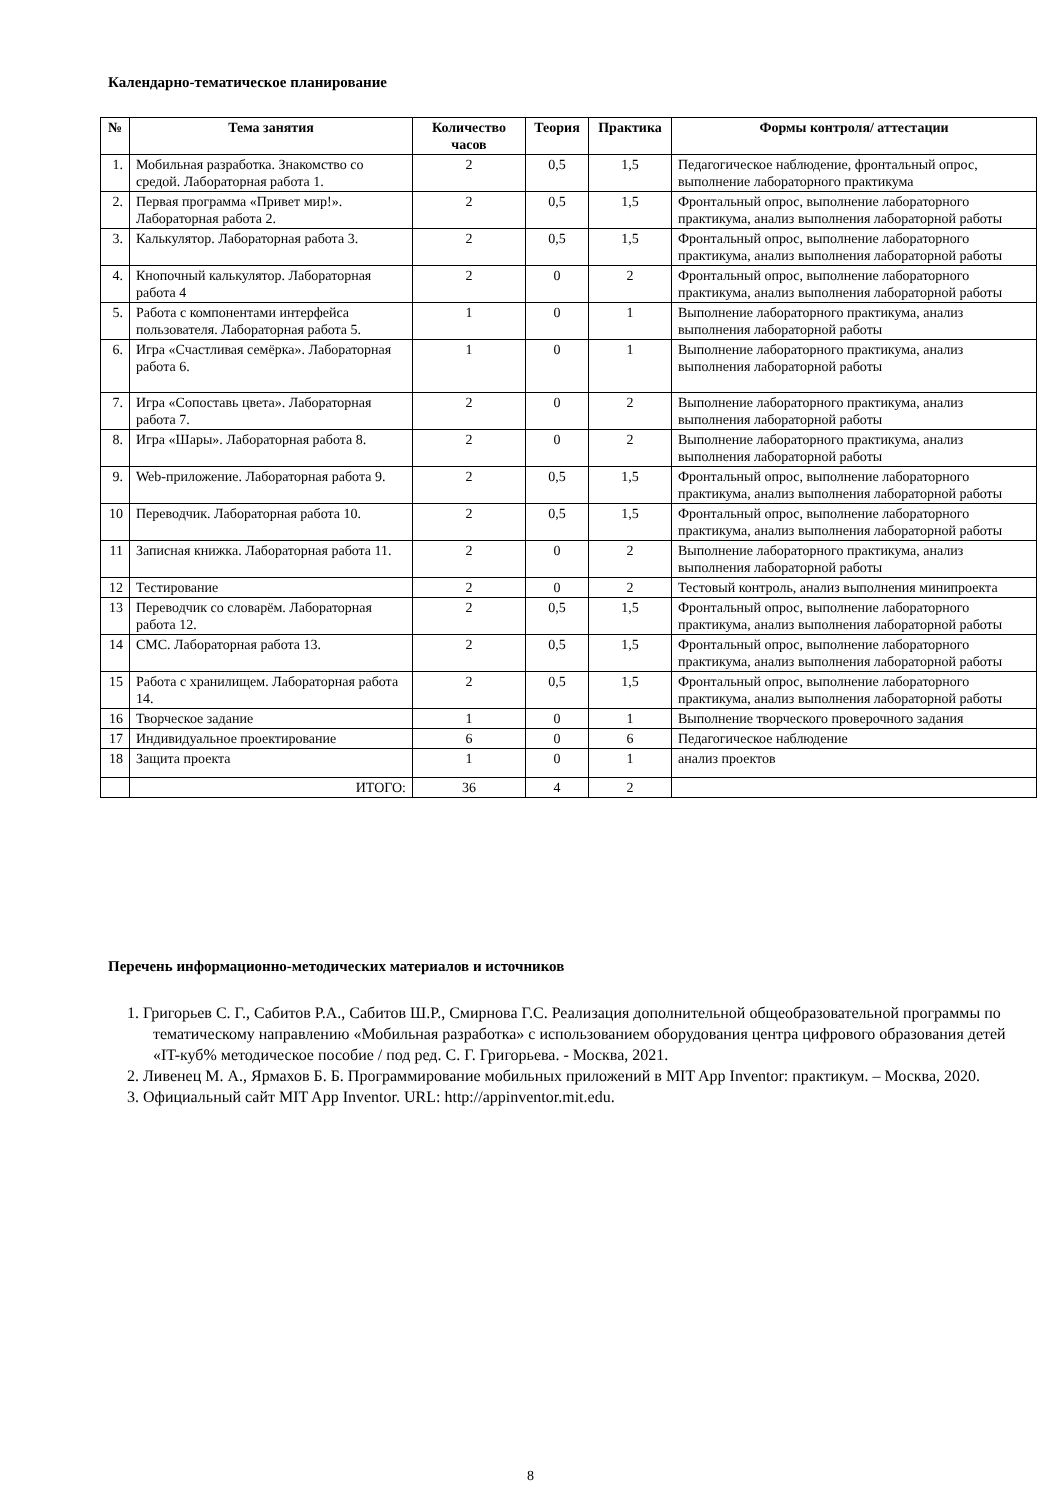Календарно-тематическое планирование
| № | Тема занятия | Количество часов | Теория | Практика | Формы контроля/ аттестации |
| --- | --- | --- | --- | --- | --- |
| 1. | Мобильная разработка. Знакомство со средой. Лабораторная работа 1. | 2 | 0,5 | 1,5 | Педагогическое наблюдение, фронтальный опрос, выполнение лабораторного практикума |
| 2. | Первая программа «Привет мир!». Лабораторная работа 2. | 2 | 0,5 | 1,5 | Фронтальный опрос, выполнение лабораторного практикума, анализ выполнения лабораторной работы |
| 3. | Калькулятор. Лабораторная работа 3. | 2 | 0,5 | 1,5 | Фронтальный опрос, выполнение лабораторного практикума, анализ выполнения лабораторной работы |
| 4. | Кнопочный калькулятор. Лабораторная работа 4 | 2 | 0 | 2 | Фронтальный опрос, выполнение лабораторного практикума, анализ выполнения лабораторной работы |
| 5. | Работа с компонентами интерфейса пользователя. Лабораторная работа 5. | 1 | 0 | 1 | Выполнение лабораторного практикума, анализ выполнения лабораторной работы |
| 6. | Игра «Счастливая семёрка». Лабораторная работа 6. | 1 | 0 | 1 | Выполнение лабораторного практикума, анализ выполнения лабораторной работы |
| 7. | Игра «Сопоставь цвета». Лабораторная работа 7. | 2 | 0 | 2 | Выполнение лабораторного практикума, анализ выполнения лабораторной работы |
| 8. | Игра «Шары». Лабораторная работа 8. | 2 | 0 | 2 | Выполнение лабораторного практикума, анализ выполнения лабораторной работы |
| 9. | Web-приложение. Лабораторная работа 9. | 2 | 0,5 | 1,5 | Фронтальный опрос, выполнение лабораторного практикума, анализ выполнения лабораторной работы |
| 10 | Переводчик. Лабораторная работа 10. | 2 | 0,5 | 1,5 | Фронтальный опрос, выполнение лабораторного практикума, анализ выполнения лабораторной работы |
| 11 | Записная книжка. Лабораторная работа 11. | 2 | 0 | 2 | Выполнение лабораторного практикума, анализ выполнения лабораторной работы |
| 12 | Тестирование | 2 | 0 | 2 | Тестовый контроль, анализ выполнения минипроекта |
| 13 | Переводчик со словарём. Лабораторная работа 12. | 2 | 0,5 | 1,5 | Фронтальный опрос, выполнение лабораторного практикума, анализ выполнения лабораторной работы |
| 14 | СМС. Лабораторная работа 13. | 2 | 0,5 | 1,5 | Фронтальный опрос, выполнение лабораторного практикума, анализ выполнения лабораторной работы |
| 15 | Работа с хранилищем. Лабораторная работа 14. | 2 | 0,5 | 1,5 | Фронтальный опрос, выполнение лабораторного практикума, анализ выполнения лабораторной работы |
| 16 | Творческое задание | 1 | 0 | 1 | Выполнение творческого проверочного задания |
| 17 | Индивидуальное проектирование | 6 | 0 | 6 | Педагогическое наблюдение |
| 18 | Защита проекта | 1 | 0 | 1 | анализ проектов |
| | ИТОГО: | 36 | 4 | 2 | |
Перечень информационно-методических материалов и источников
1. Григорьев С. Г., Сабитов Р.А., Сабитов Ш.Р., Смирнова Г.С. Реализация дополнительной общеобразовательной программы по тематическому направлению «Мобильная разработка» с использованием оборудования центра цифрового образования детей «IT-куб% методическое пособие / под ред. С. Г. Григорьева. - Москва, 2021.
2. Ливенец М. А., Ярмахов Б. Б. Программирование мобильных приложений в MIT App Inventor: практикум. – Москва, 2020.
3. Официальный сайт MIT App Inventor. URL: http://appinventor.mit.edu.
8